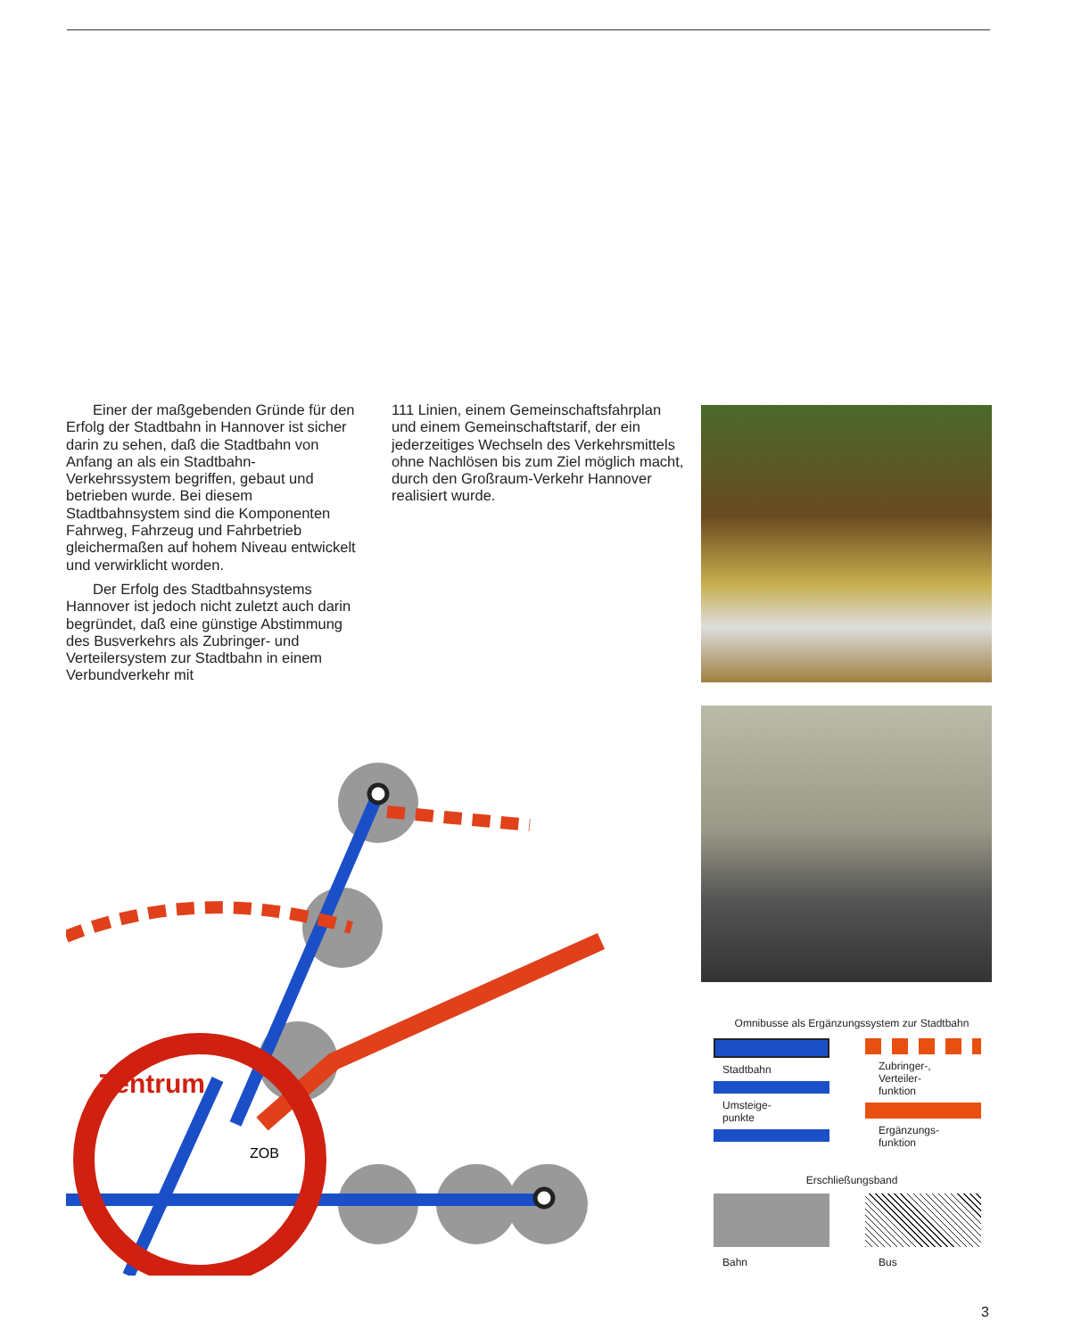Einer der maßgebenden Gründe für den Erfolg der Stadtbahn in Hannover ist sicher darin zu sehen, daß die Stadtbahn von Anfang an als ein Stadtbahn-Verkehrssystem begriffen, gebaut und betrieben wurde. Bei diesem Stadtbahnsystem sind die Komponenten Fahrweg, Fahrzeug und Fahrbetrieb gleichermaßen auf hohem Niveau entwickelt und verwirklicht worden.
Der Erfolg des Stadtbahnsystems Hannover ist jedoch nicht zuletzt auch darin begründet, daß eine günstige Abstimmung des Busverkehrs als Zubringer- und Verteilersystem zur Stadtbahn in einem Verbundverkehr mit
111 Linien, einem Gemeinschaftsfahrplan und einem Gemeinschaftstarif, der ein jederzeitiges Wechseln des Verkehrsmittels ohne Nachlösen bis zum Ziel möglich macht, durch den Großraum-Verkehr Hannover realisiert wurde.
Zentrum
ZOB
Omnibusse als Ergänzungssystem zur Stadtbahn
Stadtbahn
Umsteige-
punkte
Zubringer-,
Verteiler-
funktion
Ergänzungs-
funktion
Erschließungsband
Bahn Bus
3